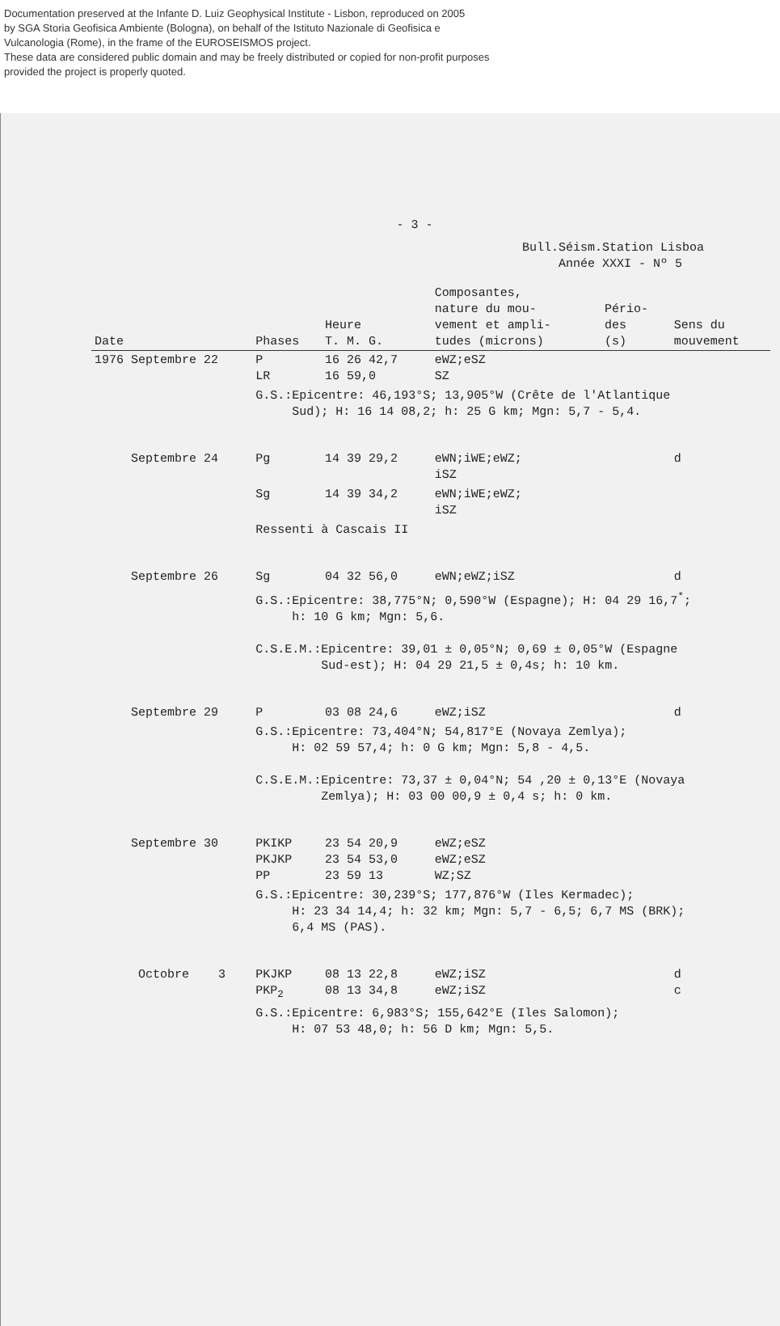Documentation preserved at the Infante D. Luiz Geophysical Institute - Lisbon, reproduced on 2005
by SGA Storia Geofisica Ambiente (Bologna), on behalf of the Istituto Nazionale di Geofisica e
Vulcanologia (Rome), in the frame of the EUROSEISMOS project.
These data are considered public domain and may be freely distributed or copied for non-profit purposes
provided the project is properly quoted.
- 3 -
Bull.Séism.Station Lisboa
Année XXXI - Nº 5
| Date | Phases | Heure T. M. G. | Composantes, nature du mou- vement et ampli- tudes (microns) | Pério- des (s) | Sens du mouvement |
| --- | --- | --- | --- | --- | --- |
| 1976 Septembre 22 | P LR | 16 26 42,7 16 59,0 | eWZ;eSZ SZ | | |
| | G.S.:Epicentre: 46,193°S; 13,905°W (Crête de l'Atlantique Sud); H: 16 14 08,2; h: 25 G km; Mgn: 5,7 - 5,4. | | | | |
| Septembre 24 | Pg | 14 39 29,2 | eWN;iWE;eWZ; iSZ | | d |
| | Sg | 14 39 34,2 | eWN;iWE;eWZ; iSZ | | |
| | Ressenti à Cascais II | | | | |
| Septembre 26 | Sg | 04 32 56,0 | eWN;eWZ;iSZ | | d |
| | G.S.:Epicentre: 38,775°N; 0,590°W (Espagne); H: 04 29 16,7<sup>*</sup>; h: 10 G km; Mgn: 5,6. C.S.E.M.:Epicentre: 39,01 ± 0,05°N; 0,69 ± 0,05°W (Espagne Sud-est); H: 04 29 21,5 ± 0,4s; h: 10 km. | | | | |
| Septembre 29 | P | 03 08 24,6 | eWZ;iSZ | | d |
| | G.S.:Epicentre: 73,404°N; 54,817°E (Novaya Zemlya); H: 02 59 57,4; h: 0 G km; Mgn: 5,8 - 4,5. C.S.E.M.:Epicentre: 73,37 ± 0,04°N; 54 ,20 ± 0,13°E (Novaya Zemlya); H: 03 00 00,9 ± 0,4 s; h: 0 km. | | | | |
| Septembre 30 | PKIKP PKJKP PP | 23 54 20,9 23 54 53,0 23 59 13 | eWZ;eSZ eWZ;eSZ WZ;SZ | | |
| | G.S.:Epicentre: 30,239°S; 177,876°W (Iles Kermadec); H: 23 34 14,4; h: 32 km; Mgn: 5,7 - 6,5; 6,7 MS (BRK); 6,4 MS (PAS). | | | | |
| Octobre 3 | PKJKP PKP<sub>2</sub> | 08 13 22,8 08 13 34,8 | eWZ;iSZ eWZ;iSZ | | d c |
| | G.S.:Epicentre: 6,983°S; 155,642°E (Iles Salomon); H: 07 53 48,0; h: 56 D km; Mgn: 5,5. | | | | |